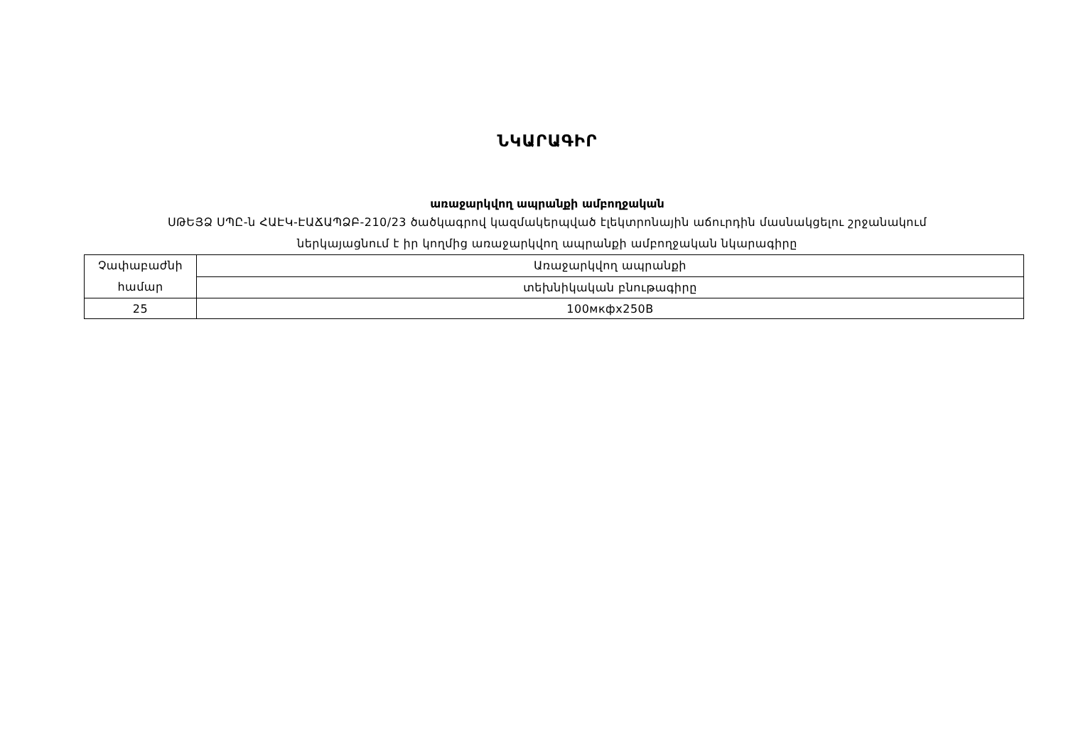ՆԿԱՐԱԳԻՐ
առաջարկվող ապրանքի ամբողջական
ՍԹԵՅՁ ՍՊԸ-ն ՀԱԷԿ-ԷԱՃԱՊՁԲ-210/23 ծածկագրով կազմակերպված էլեկտրոնային աճուրդին մասնակցելու շրջանակում
ներկայացնում է իր կողմից առաջարկվող ապրանքի ամբողջական նկարագիրը
| Չափաբաժնի համար | Առաջարկվող ապրանքի |
| | տեխնիկական բնութագիրը |
| 25 | 100мкфх250В |